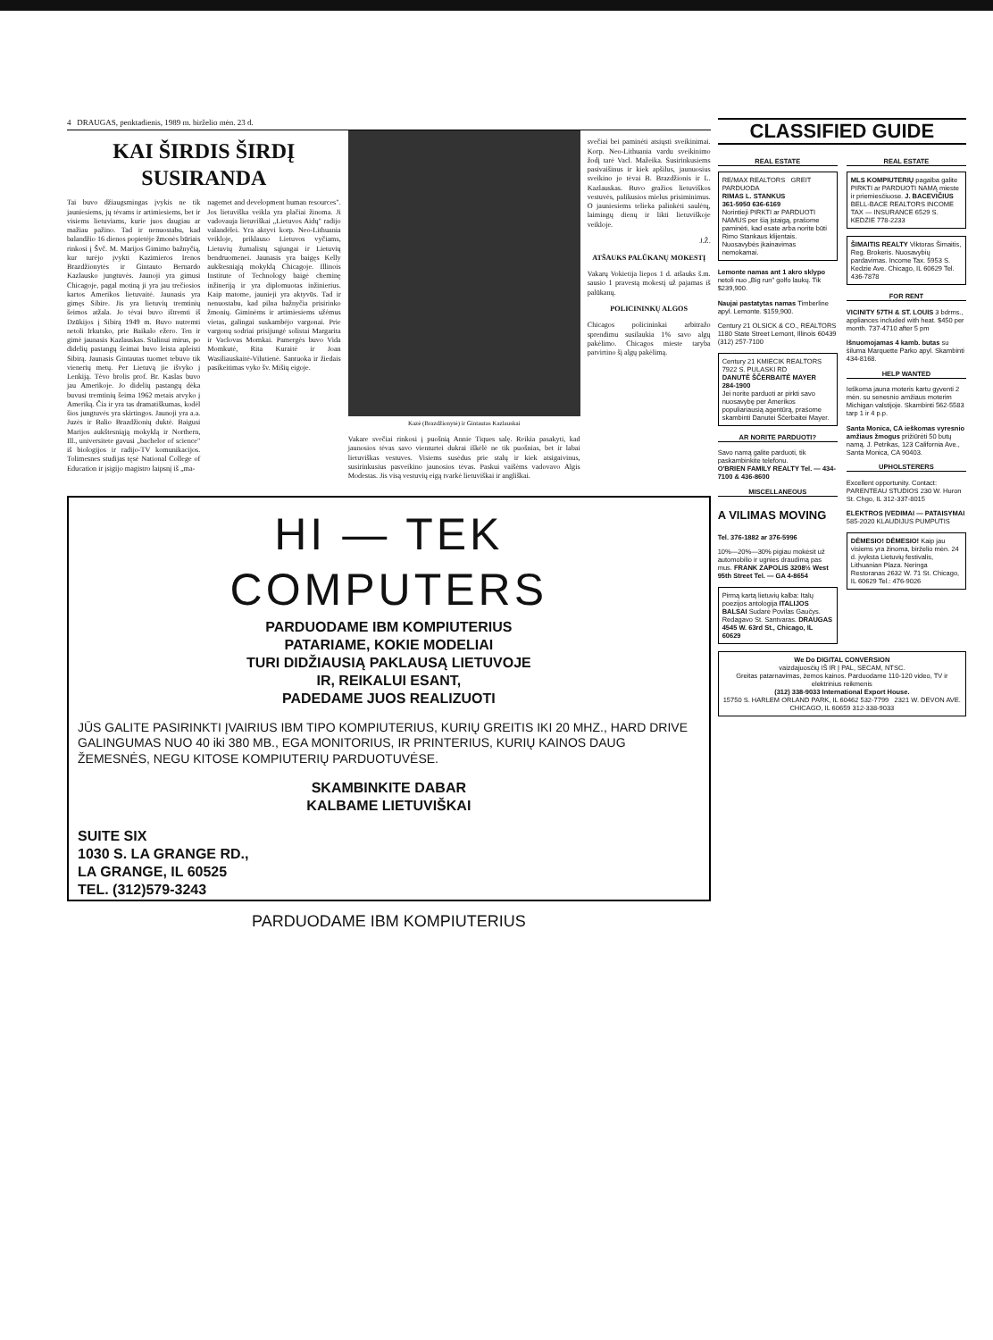4 DRAUGAS, penktadienis, 1989 m. birželio mėn. 23 d.
KAI ŠIRDIS ŠIRDĮ SUSIRANDA
Tai buvo džiaugsmingas įvykis ne tik jauniesiems, jų tėvams ir artimiesiems, bet ir visiems lietuviams, kurie juos daugiau ar mažiau pažino. Tad ir nenuostabu, kad balandžio 16 dienos popietėje žmonės būriais rinkosi į Švč. M. Marijos Gimimo bažnyčią, kur turėjo įvykti Kazimieros Irenos Brazdžionytės ir Gintauto Bernardo Kazlausko jungtuvės. Jaunoji yra gimusi Chicagoje, pagal motiną ji yra jau trečiosios kartos Amerikos lietuvaitė. Jaunasis yra gimęs Sibire. Jis yra lietuvių tremtinių šeimos atžala. Jo tėvai buvo ištremti iš Dzūkijos į Sibirą 1949 m. Buvo nutremti netoli Irkutsko, prie Baikalo ežero. Ten ir gimė jaunasis Kazlauskas. Stalinui mirus, po didelių pastangų šeimai buvo leista apleisti Sibirą. Jaunasis Gintautas tuomet tebuvo tik vienerių metų. Per Lietuvą jie išvyko į Lenkiją. Tėvo brolis prof. Br. Kaslas buvo jau Amerikoje. Jo didelių pastangų dėka buvusi tremtinių šeima 1962 metais atvyko į Ameriką. Čia ir yra tas dramatiškumas, kodėl šios jungtuvės yra skirtingos. Jaunoji yra a.a. Juzės ir Balio Brazdžionių duktė. Baigusi Marijos aukštesniąją mokyklą ir Northern, Ill., universitete gavusi „bachelor of science" iš biologijos ir radijo-TV komunikacijos. Tolimesnes studijas tęsė National College of Education ir įsigijo magistro laipsnį iš „ma-
nagemet and development human resources". Jos lietuviška veikla yra plačiai žinoma. Ji vadovauja lietuviškai „Lietuvos Aidų" radijo valandėlei. Yra aktyvi korp. Neo-Lithuania veikloje, priklauso Lietuvos vyčiams, Lietuvių žurnalistų sąjungai ir Lietuvių bendruomenei. Jaunasis yra baigęs Kelly aukštesniąją mokyklą Chicagoje. Illinois Institute of Technology baigė cheminę inžineriją ir yra diplomuotas inžinierius. Kaip matome, jaunieji yra aktyvūs. Tad ir nenuostabu, kad pilna bažnyčia prisirinko žmonių. Giminėms ir artimiesiems užėmus vietas, galingai suskambėjo vargonai. Prie vargonų sodriai prisijungė solistai Margarita ir Vaclovas Momkai. Pamergės buvo Vida Momkutė, Rita Kuraitė ir Joan Wasiliauskaitė-Vilutienė. Santuoka ir žiedais pasikeitimas vyko šv. Mišių eigoje.
Kazė (Brazdžionytė) ir Gintautas Kazlauskai
Vakare svečiai rinkosi į puošnią Annie Tiques salę. Reikia pasakyti, kad jaunosios tėvas savo vienturtei dukrai iškėlė ne tik puošnias, bet ir labai lietuviškas vestuves. Visiems susėdus prie stalų ir kiek atsigaivinus, susirinkusius pasveikino jaunosios tėvas. Paskui vaišėms vadovavo Algis Modestas. Jis visą vestuvių eigą tvarkė lietuviškai ir angliškai.
svečiai bei paminėti atsiųsti sveikinimai. Korp. Neo-Lithuania vardu sveikinimo žodį tarė Vacl. Mažeika. Susirinkusiems pasivaišinus ir kiek apšilus, jaunuosius sveikino jo tėvai B. Brazdžionis ir L. Kazlauskas. Buvo gražios lietuviškos vestuvės, palikusios mielus prisiminimus. O jauniesiems telieka palinkėti saulėtų, laimingų dienų ir likti lietuviškoje veikloje.
J.Ž.
ATŠAUKS PALŪKANŲ MOKESTĮ
Vakarų Vokietija liepos 1 d. atšauks š.m. sausio 1 pravestą mokestį už pajamas iš palūkanų.
POLICININKŲ ALGOS
Chicagos policininkai arbitražo sprendimu susilaukia 1% savo algų pakėlimo. Chicagos mieste taryba patvirtino šį algų pakėlimą.
HI — TEK
COMPUTERS
PARDUODAME IBM KOMPIUTERIUS
PATARIAME, KOKIE MODELIAI
TURI DIDŽIAUSIĄ PAKLAUSĄ LIETUVOJE
IR, REIKALUI ESANT,
PADEDAME JUOS REALIZUOTI
JŪS GALITE PASIRINKTI ĮVAIRIUS IBM TIPO KOMPIUTERIUS, KURIŲ GREITIS IKI 20 MHZ., HARD DRIVE GALINGUMAS NUO 40 iki 380 MB., EGA MONITORIUS, IR PRINTERIUS, KURIŲ KAINOS DAUG ŽEMESNĖS, NEGU KITOSE KOMPIUTERIŲ PARDUOTUVĖSE.
SKAMBINKITE DABAR
KALBAME LIETUVIŠKAI
SUITE SIX
1030 S. LA GRANGE RD.,
LA GRANGE, IL 60525
TEL. (312)579-3243
PARDUODAME IBM KOMPIUTERIUS
CLASSIFIED GUIDE
REAL ESTATE
RE/MAX REALTORS GREIT PARDUODA
RIMAS L. STANKUS
361-5950 636-6169
Norintieji PIRKTI ar PARDUOTI NAMUS per šią įstaigą, prašome paminėti, kad esate arba norite būti Rimo Stankaus klijentais. Nuosavybės įkainavimas nemokamai.
Lemonte namas ant 1 akro sklypo netoli nuo „Big run" golfo laukų. Tik $239,900.
Naujai pastatytas namas Timberline apyl. Lemonte. $159,900.
Century 21 OLSICK & CO., REALTORS 1180 State Street Lemont, Illinois 60439 (312) 257-7100
Century 21 KMIECIK REALTORS 7922 S. PULASKI RD
DANUTĖ ŠČERBAITĖ MAYER
284-1900
Jei norite parduoti ar pirkti savo nuosavybę per Amerikos populiariausią agentūrą, prašome skambinti Danutei Ščerbaitei Mayer.
AR NORITE PARDUOTI?
Savo namą galite parduoti, tik paskambinkite telefonu.
O'BRIEN FAMILY REALTY Tel. — 434-7100 & 436-8600
MISCELLANEOUS
A VILIMAS MOVING
Tel. 376-1882 ar 376-5996
10%—20%—30% pigiau mokėsit už automobilio ir ugnies draudimą pas mus. FRANK ZAPOLIS 3208½ West 95th Street Tel. — GA 4-8654
Pirmą kartą lietuvių kalba: Italų poezijos antologija ITALIJOS BALSAI Sudarė Povilas Gaučys. Redagavo St. Santvaras. DRAUGAS 4545 W. 63rd St., Chicago, IL 60629
REAL ESTATE
MLS KOMPIUTERIŲ pagalba galite PIRKTI ar PARDUOTI NAMĄ mieste ir priemiesčiuose. J. BACEVIČIUS BELL-BACE REALTORS INCOME TAX — INSURANCE 6529 S. KEDZIE 778-2233
ŠIMAITIS REALTY Viktoras Šimaitis, Reg. Brokeris. Nuosavybių pardavimas. Income Tax. 5953 S. Kedzie Ave. Chicago, IL 60629 Tel. 436-7878
FOR RENT
VICINITY 57TH & ST. LOUIS 3 bdrms., appliances included with heat. $450 per month. 737-4710 after 5 pm
Išnuomojamas 4 kamb. butas su šiluma Marquette Parko apyl. Skambinti 434-8168.
HELP WANTED
Ieškoma jauna moteris kartu gyventi 2 mėn. su senesnio amžiaus moterim Michigan valstijoje. Skambinti 562-5583 tarp 1 ir 4 p.p.
Santa Monica, CA ieškomas vyresnio amžiaus žmogus prižiūrėti 50 butų namą. J. Petrikas, 123 California Ave., Santa Monica, CA 90403.
UPHOLSTERERS
Excellent opportunity. Contact: PARENTEAU STUDIOS 230 W. Huron St. Chgo, IL 312-337-8015
ELEKTROS ĮVEDIMAI — PATAISYMAI 585-2020 KLAUDIJUS PUMPUTIS
DĖMESIO! DĖMESIO! Kaip jau visiems yra žinoma, birželio mėn. 24 d. įvyksta Lietuvių festivalis, Lithuanian Plaza. Neringa Restoranas 2632 W. 71 St. Chicago, IL 60629 Tel.: 476-9026
We Do DIGITAL CONVERSION
vaizdajuosčių IŠ IR Į PAL, SECAM, NTSC.
Greitas patarnavimas, žemos kainos. Parduodame 110-120 video, TV ir elektrinius reikmenis
(312) 338-9033 International Export House.
15750 S. HARLEM ORLAND PARK, IL 60462 532-7799 2321 W. DEVON AVE. CHICAGO, IL 60659 312-338-9033